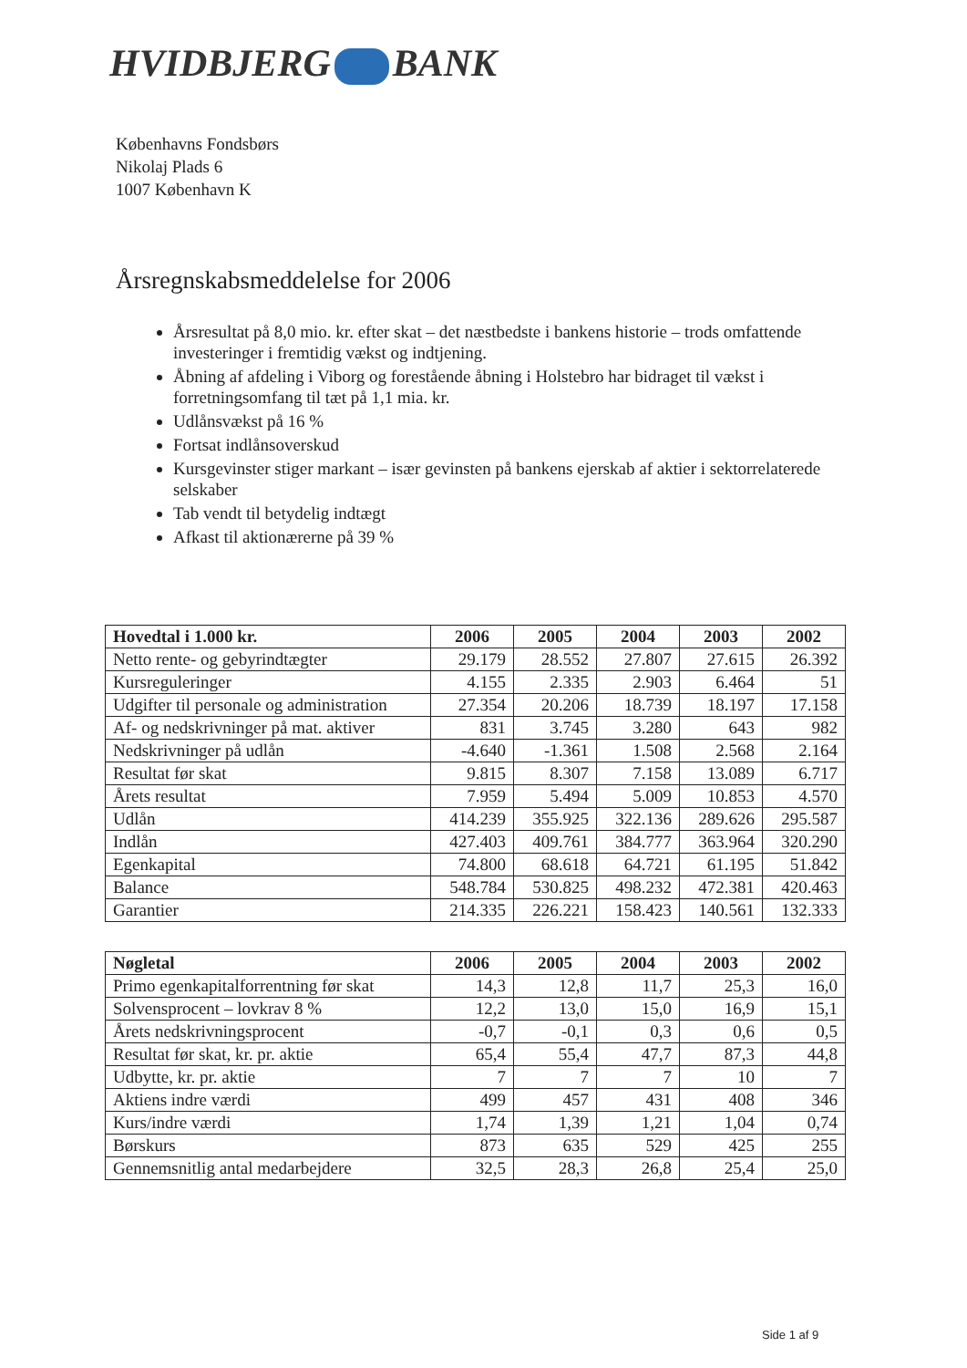HVIDBJERG BANK
Københavns Fondsbørs
Nikolaj Plads 6
1007 København K
Årsregnskabsmeddelelse for 2006
Årsresultat på 8,0 mio. kr. efter skat – det næstbedste i bankens historie – trods omfattende investeringer i fremtidig vækst og indtjening.
Åbning af afdeling i Viborg og forestående åbning i Holstebro har bidraget til vækst i forretningsomfang til tæt på 1,1 mia. kr.
Udlånsvækst på 16 %
Fortsat indlånsoverskud
Kursgevinster stiger markant – især gevinsten på bankens ejerskab af aktier i sektorrelaterede selskaber
Tab vendt til betydelig indtægt
Afkast til aktionærerne på 39 %
| Hovedtal i 1.000 kr. | 2006 | 2005 | 2004 | 2003 | 2002 |
| --- | --- | --- | --- | --- | --- |
| Netto rente- og gebyrindtægter | 29.179 | 28.552 | 27.807 | 27.615 | 26.392 |
| Kursreguleringer | 4.155 | 2.335 | 2.903 | 6.464 | 51 |
| Udgifter til personale og administration | 27.354 | 20.206 | 18.739 | 18.197 | 17.158 |
| Af- og nedskrivninger på mat. aktiver | 831 | 3.745 | 3.280 | 643 | 982 |
| Nedskrivninger på udlån | -4.640 | -1.361 | 1.508 | 2.568 | 2.164 |
| Resultat før skat | 9.815 | 8.307 | 7.158 | 13.089 | 6.717 |
| Årets resultat | 7.959 | 5.494 | 5.009 | 10.853 | 4.570 |
| Udlån | 414.239 | 355.925 | 322.136 | 289.626 | 295.587 |
| Indlån | 427.403 | 409.761 | 384.777 | 363.964 | 320.290 |
| Egenkapital | 74.800 | 68.618 | 64.721 | 61.195 | 51.842 |
| Balance | 548.784 | 530.825 | 498.232 | 472.381 | 420.463 |
| Garantier | 214.335 | 226.221 | 158.423 | 140.561 | 132.333 |
| Nøgletal | 2006 | 2005 | 2004 | 2003 | 2002 |
| --- | --- | --- | --- | --- | --- |
| Primo egenkapitalforrentning før skat | 14,3 | 12,8 | 11,7 | 25,3 | 16,0 |
| Solvensprocent – lovkrav 8 % | 12,2 | 13,0 | 15,0 | 16,9 | 15,1 |
| Årets nedskrivningsprocent | -0,7 | -0,1 | 0,3 | 0,6 | 0,5 |
| Resultat før skat, kr. pr. aktie | 65,4 | 55,4 | 47,7 | 87,3 | 44,8 |
| Udbytte, kr. pr. aktie | 7 | 7 | 7 | 10 | 7 |
| Aktiens indre værdi | 499 | 457 | 431 | 408 | 346 |
| Kurs/indre værdi | 1,74 | 1,39 | 1,21 | 1,04 | 0,74 |
| Børskurs | 873 | 635 | 529 | 425 | 255 |
| Gennemsnitlig antal medarbejdere | 32,5 | 28,3 | 26,8 | 25,4 | 25,0 |
Side 1 af 9